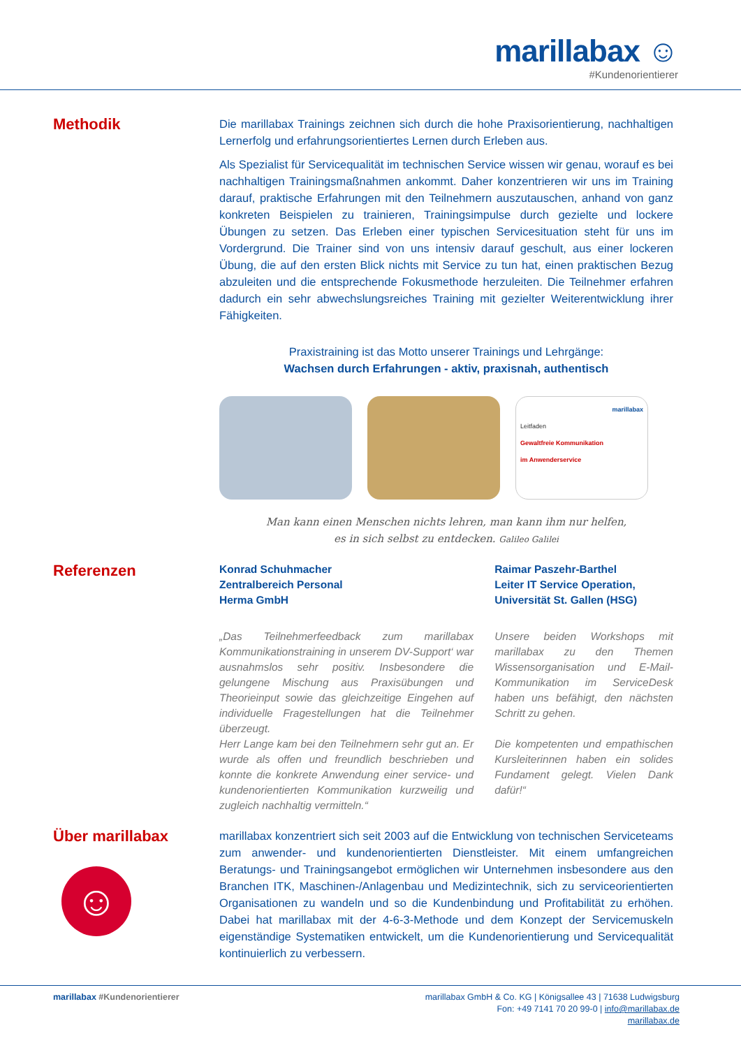marillabax ☺
#Kundenorientierer
Methodik
Die marillabax Trainings zeichnen sich durch die hohe Praxisorientierung, nachhaltigen Lernerfolg und erfahrungsorientiertes Lernen durch Erleben aus.
Als Spezialist für Servicequalität im technischen Service wissen wir genau, worauf es bei nachhaltigen Trainingsmaßnahmen ankommt. Daher konzentrieren wir uns im Training darauf, praktische Erfahrungen mit den Teilnehmern auszutauschen, anhand von ganz konkreten Beispielen zu trainieren, Trainingsimpulse durch gezielte und lockere Übungen zu setzen. Das Erleben einer typischen Service­situation steht für uns im Vordergrund. Die Trainer sind von uns intensiv darauf geschult, aus einer lockeren Übung, die auf den ersten Blick nichts mit Service zu tun hat, einen praktischen Bezug abzuleiten und die entsprechende Fokusmethode herzuleiten. Die Teilnehmer erfahren dadurch ein sehr abwechslungsreiches Training mit gezielter Weiterentwicklung ihrer Fähigkeiten.
Praxistraining ist das Motto unserer Trainings und Lehrgänge:
Wachsen durch Erfahrungen - aktiv, praxisnah, authentisch
marillabax
Leitfaden
Gewaltfreie Kommunikation
im Anwenderservice
Man kann einen Menschen nichts lehren, man kann ihm nur helfen,
es in sich selbst zu entdecken. Galileo Galilei
Referenzen
Konrad Schuhmacher
Zentralbereich Personal
Herma GmbH
„Das Teilnehmerfeedback zum marillabax Kommunikationstraining in unserem DV-Support‘ war ausnahmslos sehr positiv. Insbesondere die gelungene Mischung aus Praxisübungen und Theorieinput sowie das gleichzeitige Eingehen auf individuelle Fragestellungen hat die Teilnehmer überzeugt.
Herr Lange kam bei den Teilnehmern sehr gut an. Er wurde als offen und freundlich beschrieben und konnte die konkrete Anwendung einer service- und kundenorientierten Kommunikation kurzweilig und zugleich nachhaltig vermitteln.“
Raimar Paszehr-Barthel
Leiter IT Service Operation,
Universität St. Gallen (HSG)
Unsere beiden Workshops mit marillabax zu den Themen Wissensorganisation und E-Mail-Kommunikation im ServiceDesk haben uns befähigt, den nächsten Schritt zu gehen.
Die kompetenten und empathischen Kursleiterinnen haben ein solides Fundament gelegt. Vielen Dank dafür!“
Über marillabax
☺
marillabax konzentriert sich seit 2003 auf die Entwicklung von technischen Serviceteams zum anwender- und kundenorientierten Dienstleister. Mit einem umfangreichen Beratungs- und Trainingsangebot ermöglichen wir Unternehmen insbesondere aus den Branchen ITK, Maschinen-/Anlagenbau und Medizintechnik, sich zu serviceorientierten Organisationen zu wandeln und so die Kundenbindung und Profitabilität zu erhöhen. Dabei hat marillabax mit der 4-6-3-Methode und dem Konzept der Servicemuskeln eigenständige Systematiken entwickelt, um die Kundenorientierung und Servicequalität kontinuierlich zu verbessern.
marillabax #Kundenorientierer marillabax GmbH & Co. KG | Königsallee 43 | 71638 Ludwigsburg
Fon: +49 7141 70 20 99-0 | info@marillabax.de
marillabax.de